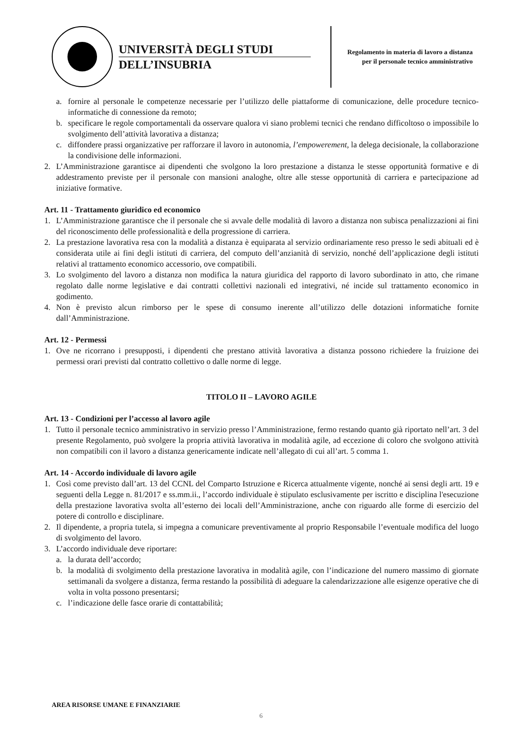UNIVERSITÀ DEGLI STUDI
DELL’INSUBRIA
Regolamento in materia di lavoro a distanza per il personale tecnico amministrativo
a. fornire al personale le competenze necessarie per l’utilizzo delle piattaforme di comunicazione, delle procedure tecnico-informatiche di connessione da remoto;
b. specificare le regole comportamentali da osservare qualora vi siano problemi tecnici che rendano difficoltoso o impossibile lo svolgimento dell’attività lavorativa a distanza;
c. diffondere prassi organizzative per rafforzare il lavoro in autonomia, l’empowerement, la delega decisionale, la collaborazione la condivisione delle informazioni.
2. L’Amministrazione garantisce ai dipendenti che svolgono la loro prestazione a distanza le stesse opportunità formative e di addestramento previste per il personale con mansioni analoghe, oltre alle stesse opportunità di carriera e partecipazione ad iniziative formative.
Art. 11 - Trattamento giuridico ed economico
1. L’Amministrazione garantisce che il personale che si avvale delle modalità di lavoro a distanza non subisca penalizzazioni ai fini del riconoscimento delle professionalità e della progressione di carriera.
2. La prestazione lavorativa resa con la modalità a distanza è equiparata al servizio ordinariamente reso presso le sedi abituali ed è considerata utile ai fini degli istituti di carriera, del computo dell’anzianità di servizio, nonché dell’applicazione degli istituti relativi al trattamento economico accessorio, ove compatibili.
3. Lo svolgimento del lavoro a distanza non modifica la natura giuridica del rapporto di lavoro subordinato in atto, che rimane regolato dalle norme legislative e dai contratti collettivi nazionali ed integrativi, né incide sul trattamento economico in godimento.
4. Non è previsto alcun rimborso per le spese di consumo inerente all’utilizzo delle dotazioni informatiche fornite dall’Amministrazione.
Art. 12 - Permessi
1. Ove ne ricorrano i presupposti, i dipendenti che prestano attività lavorativa a distanza possono richiedere la fruizione dei permessi orari previsti dal contratto collettivo o dalle norme di legge.
TITOLO II – LAVORO AGILE
Art. 13 - Condizioni per l’accesso al lavoro agile
1. Tutto il personale tecnico amministrativo in servizio presso l’Amministrazione, fermo restando quanto già riportato nell’art. 3 del presente Regolamento, può svolgere la propria attività lavorativa in modalità agile, ad eccezione di coloro che svolgono attività non compatibili con il lavoro a distanza genericamente indicate nell’allegato di cui all’art. 5 comma 1.
Art. 14 - Accordo individuale di lavoro agile
1. Così come previsto dall’art. 13 del CCNL del Comparto Istruzione e Ricerca attualmente vigente, nonché ai sensi degli artt. 19 e seguenti della Legge n. 81/2017 e ss.mm.ii., l’accordo individuale è stipulato esclusivamente per iscritto e disciplina l'esecuzione della prestazione lavorativa svolta all’esterno dei locali dell’Amministrazione, anche con riguardo alle forme di esercizio del potere di controllo e disciplinare.
2. Il dipendente, a propria tutela, si impegna a comunicare preventivamente al proprio Responsabile l’eventuale modifica del luogo di svolgimento del lavoro.
3. L’accordo individuale deve riportare:
a. la durata dell’accordo;
b. la modalità di svolgimento della prestazione lavorativa in modalità agile, con l’indicazione del numero massimo di giornate settimanali da svolgere a distanza, ferma restando la possibilità di adeguare la calendarizzazione alle esigenze operative che di volta in volta possono presentarsi;
c. l’indicazione delle fasce orarie di contattabilità;
AREA RISORSE UMANE E FINANZIARIE
6